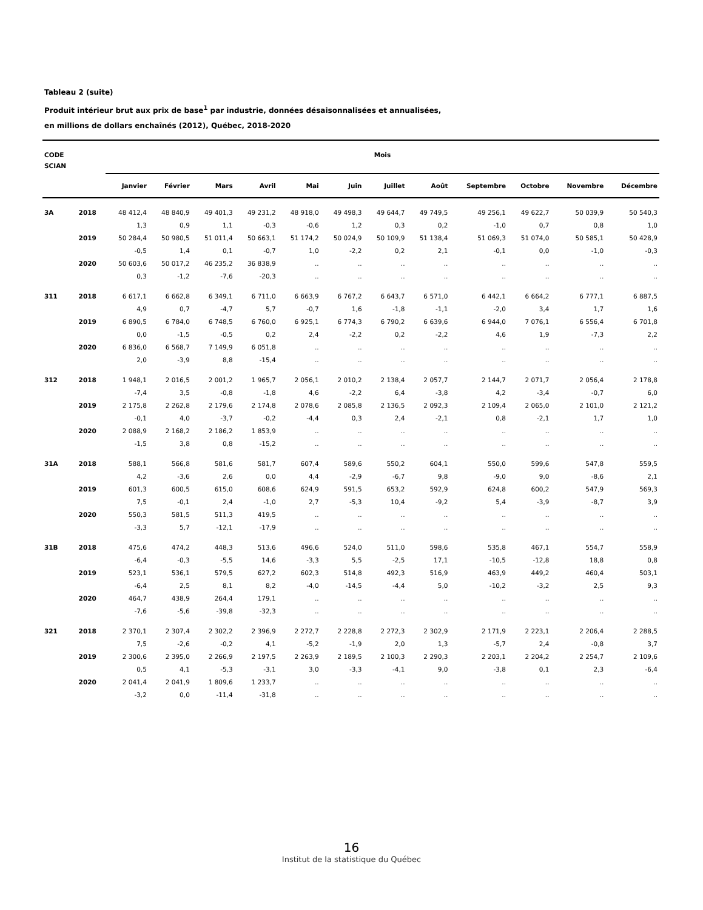Tableau 2 (suite)
Produit intérieur brut aux prix de base<sup>1</sup> par industrie, données désaisonnalisées et annualisées,
en millions de dollars enchaînés (2012), Québec, 2018-2020
| CODE | | Mois | | | | | | | | | | | |
| --- | --- | --- | --- | --- | --- | --- | --- | --- | --- | --- | --- | --- | --- |
| SCIAN | | | | | | | | | | | | | |
| | | Janvier | Février | Mars | Avril | Mai | Juin | Juillet | Août | Septembre | Octobre | Novembre | Décembre |
| 3A | 2018 | 48 412,4 | 48 840,9 | 49 401,3 | 49 231,2 | 48 918,0 | 49 498,3 | 49 644,7 | 49 749,5 | 49 256,1 | 49 622,7 | 50 039,9 | 50 540,3 |
| | | 1,3 | 0,9 | 1,1 | -0,3 | -0,6 | 1,2 | 0,3 | 0,2 | -1,0 | 0,7 | 0,8 | 1,0 |
| | 2019 | 50 284,4 | 50 980,5 | 51 011,4 | 50 663,1 | 51 174,2 | 50 024,9 | 50 109,9 | 51 138,4 | 51 069,3 | 51 074,0 | 50 585,1 | 50 428,9 |
| | | -0,5 | 1,4 | 0,1 | -0,7 | 1,0 | -2,2 | 0,2 | 2,1 | -0,1 | 0,0 | -1,0 | -0,3 |
| | 2020 | 50 603,6 | 50 017,2 | 46 235,2 | 36 838,9 | .. | .. | .. | .. | .. | .. | .. | .. |
| | | 0,3 | -1,2 | -7,6 | -20,3 | .. | .. | .. | .. | .. | .. | .. | .. |
| 311 | 2018 | 6 617,1 | 6 662,8 | 6 349,1 | 6 711,0 | 6 663,9 | 6 767,2 | 6 643,7 | 6 571,0 | 6 442,1 | 6 664,2 | 6 777,1 | 6 887,5 |
| | | 4,9 | 0,7 | -4,7 | 5,7 | -0,7 | 1,6 | -1,8 | -1,1 | -2,0 | 3,4 | 1,7 | 1,6 |
| | 2019 | 6 890,5 | 6 784,0 | 6 748,5 | 6 760,0 | 6 925,1 | 6 774,3 | 6 790,2 | 6 639,6 | 6 944,0 | 7 076,1 | 6 556,4 | 6 701,8 |
| | | 0,0 | -1,5 | -0,5 | 0,2 | 2,4 | -2,2 | 0,2 | -2,2 | 4,6 | 1,9 | -7,3 | 2,2 |
| | 2020 | 6 836,0 | 6 568,7 | 7 149,9 | 6 051,8 | .. | .. | .. | .. | .. | .. | .. | .. |
| | | 2,0 | -3,9 | 8,8 | -15,4 | .. | .. | .. | .. | .. | .. | .. | .. |
| 312 | 2018 | 1 948,1 | 2 016,5 | 2 001,2 | 1 965,7 | 2 056,1 | 2 010,2 | 2 138,4 | 2 057,7 | 2 144,7 | 2 071,7 | 2 056,4 | 2 178,8 |
| | | -7,4 | 3,5 | -0,8 | -1,8 | 4,6 | -2,2 | 6,4 | -3,8 | 4,2 | -3,4 | -0,7 | 6,0 |
| | 2019 | 2 175,8 | 2 262,8 | 2 179,6 | 2 174,8 | 2 078,6 | 2 085,8 | 2 136,5 | 2 092,3 | 2 109,4 | 2 065,0 | 2 101,0 | 2 121,2 |
| | | -0,1 | 4,0 | -3,7 | -0,2 | -4,4 | 0,3 | 2,4 | -2,1 | 0,8 | -2,1 | 1,7 | 1,0 |
| | 2020 | 2 088,9 | 2 168,2 | 2 186,2 | 1 853,9 | .. | .. | .. | .. | .. | .. | .. | .. |
| | | -1,5 | 3,8 | 0,8 | -15,2 | .. | .. | .. | .. | .. | .. | .. | .. |
| 31A | 2018 | 588,1 | 566,8 | 581,6 | 581,7 | 607,4 | 589,6 | 550,2 | 604,1 | 550,0 | 599,6 | 547,8 | 559,5 |
| | | 4,2 | -3,6 | 2,6 | 0,0 | 4,4 | -2,9 | -6,7 | 9,8 | -9,0 | 9,0 | -8,6 | 2,1 |
| | 2019 | 601,3 | 600,5 | 615,0 | 608,6 | 624,9 | 591,5 | 653,2 | 592,9 | 624,8 | 600,2 | 547,9 | 569,3 |
| | | 7,5 | -0,1 | 2,4 | -1,0 | 2,7 | -5,3 | 10,4 | -9,2 | 5,4 | -3,9 | -8,7 | 3,9 |
| | 2020 | 550,3 | 581,5 | 511,3 | 419,5 | .. | .. | .. | .. | .. | .. | .. | .. |
| | | -3,3 | 5,7 | -12,1 | -17,9 | .. | .. | .. | .. | .. | .. | .. | .. |
| 31B | 2018 | 475,6 | 474,2 | 448,3 | 513,6 | 496,6 | 524,0 | 511,0 | 598,6 | 535,8 | 467,1 | 554,7 | 558,9 |
| | | -6,4 | -0,3 | -5,5 | 14,6 | -3,3 | 5,5 | -2,5 | 17,1 | -10,5 | -12,8 | 18,8 | 0,8 |
| | 2019 | 523,1 | 536,1 | 579,5 | 627,2 | 602,3 | 514,8 | 492,3 | 516,9 | 463,9 | 449,2 | 460,4 | 503,1 |
| | | -6,4 | 2,5 | 8,1 | 8,2 | -4,0 | -14,5 | -4,4 | 5,0 | -10,2 | -3,2 | 2,5 | 9,3 |
| | 2020 | 464,7 | 438,9 | 264,4 | 179,1 | .. | .. | .. | .. | .. | .. | .. | .. |
| | | -7,6 | -5,6 | -39,8 | -32,3 | .. | .. | .. | .. | .. | .. | .. | .. |
| 321 | 2018 | 2 370,1 | 2 307,4 | 2 302,2 | 2 396,9 | 2 272,7 | 2 228,8 | 2 272,3 | 2 302,9 | 2 171,9 | 2 223,1 | 2 206,4 | 2 288,5 |
| | | 7,5 | -2,6 | -0,2 | 4,1 | -5,2 | -1,9 | 2,0 | 1,3 | -5,7 | 2,4 | -0,8 | 3,7 |
| | 2019 | 2 300,6 | 2 395,0 | 2 266,9 | 2 197,5 | 2 263,9 | 2 189,5 | 2 100,3 | 2 290,3 | 2 203,1 | 2 204,2 | 2 254,7 | 2 109,6 |
| | | 0,5 | 4,1 | -5,3 | -3,1 | 3,0 | -3,3 | -4,1 | 9,0 | -3,8 | 0,1 | 2,3 | -6,4 |
| | 2020 | 2 041,4 | 2 041,9 | 1 809,6 | 1 233,7 | .. | .. | .. | .. | .. | .. | .. | .. |
| | | -3,2 | 0,0 | -11,4 | -31,8 | .. | .. | .. | .. | .. | .. | .. | .. |
16
Institut de la statistique du Québec